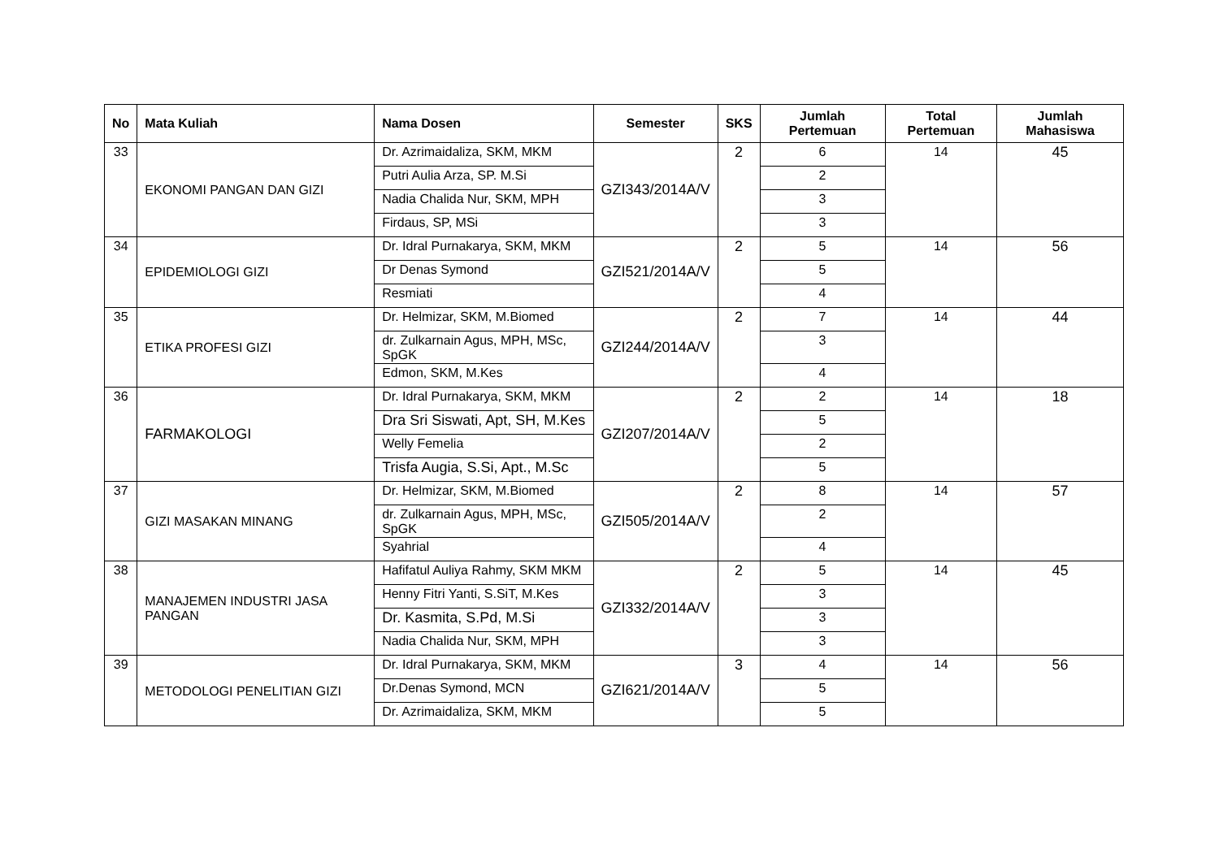| No | Mata Kuliah | Nama Dosen | Semester | SKS | Jumlah Pertemuan | Total Pertemuan | Jumlah Mahasiswa |
| --- | --- | --- | --- | --- | --- | --- | --- |
| 33 | EKONOMI PANGAN DAN GIZI | Dr. Azrimaidaliza, SKM, MKM | GZI343/2014A/V | 2 | 6 | 14 | 45 |
| | | Putri Aulia Arza, SP. M.Si | | | 2 | | |
| | | Nadia Chalida Nur, SKM, MPH | | | 3 | | |
| | | Firdaus, SP, MSi | | | 3 | | |
| 34 | EPIDEMIOLOGI GIZI | Dr. Idral Purnakarya, SKM, MKM | GZI521/2014A/V | 2 | 5 | 14 | 56 |
| | | Dr Denas Symond | | | 5 | | |
| | | Resmiati | | | 4 | | |
| 35 | ETIKA PROFESI GIZI | Dr. Helmizar, SKM, M.Biomed | GZI244/2014A/V | 2 | 7 | 14 | 44 |
| | | dr. Zulkarnain Agus, MPH, MSc, SpGK | | | 3 | | |
| | | Edmon, SKM, M.Kes | | | 4 | | |
| 36 | FARMAKOLOGI | Dr. Idral Purnakarya, SKM, MKM | GZI207/2014A/V | 2 | 2 | 14 | 18 |
| | | Dra Sri Siswati, Apt, SH, M.Kes | | | 5 | | |
| | | Welly Femelia | | | 2 | | |
| | | Trisfa Augia, S.Si, Apt., M.Sc | | | 5 | | |
| 37 | GIZI MASAKAN MINANG | Dr. Helmizar, SKM, M.Biomed | GZI505/2014A/V | 2 | 8 | 14 | 57 |
| | | dr. Zulkarnain Agus, MPH, MSc, SpGK | | | 2 | | |
| | | Syahrial | | | 4 | | |
| 38 | MANAJEMEN INDUSTRI JASA PANGAN | Hafifatul Auliya Rahmy, SKM MKM | GZI332/2014A/V | 2 | 5 | 14 | 45 |
| | | Henny Fitri Yanti, S.SiT, M.Kes | | | 3 | | |
| | | Dr. Kasmita, S.Pd, M.Si | | | 3 | | |
| | | Nadia Chalida Nur, SKM, MPH | | | 3 | | |
| 39 | METODOLOGI PENELITIAN GIZI | Dr. Idral Purnakarya, SKM, MKM | GZI621/2014A/V | 3 | 4 | 14 | 56 |
| | | Dr.Denas Symond, MCN | | | 5 | | |
| | | Dr. Azrimaidaliza, SKM, MKM | | | 5 | | |